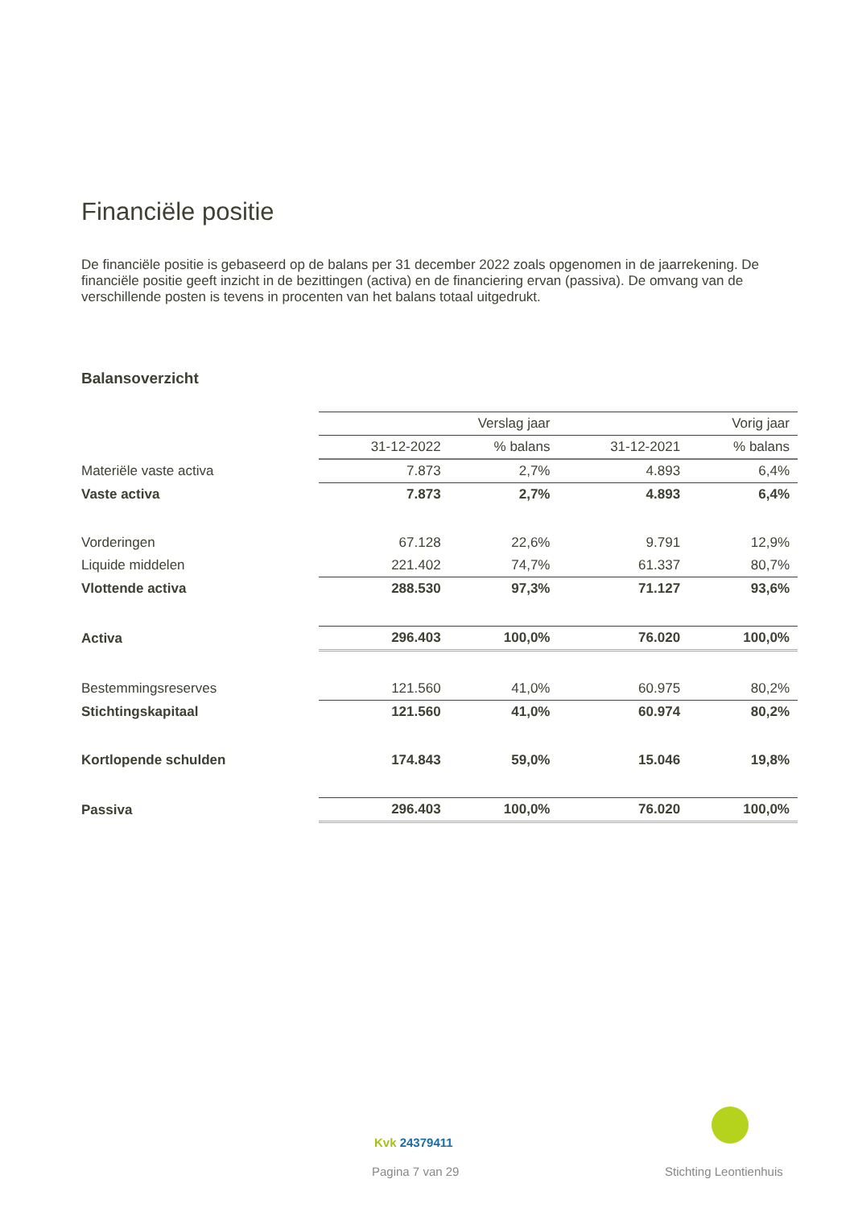Financiële positie
De financiële positie is gebaseerd op de balans per 31 december 2022 zoals opgenomen in de jaarrekening. De financiële positie geeft inzicht in de bezittingen (activa) en de financiering ervan (passiva). De omvang van de verschillende posten is tevens in procenten van het balans totaal uitgedrukt.
Balansoverzicht
| | Verslag jaar | | Vorig jaar | |
| | 31-12-2022 | % balans | 31-12-2021 | % balans |
| Materiële vaste activa | 7.873 | 2,7% | 4.893 | 6,4% |
| Vaste activa | 7.873 | 2,7% | 4.893 | 6,4% |
| Vorderingen | 67.128 | 22,6% | 9.791 | 12,9% |
| Liquide middelen | 221.402 | 74,7% | 61.337 | 80,7% |
| Vlottende activa | 288.530 | 97,3% | 71.127 | 93,6% |
| Activa | 296.403 | 100,0% | 76.020 | 100,0% |
| Bestemmingsreserves | 121.560 | 41,0% | 60.975 | 80,2% |
| Stichtingskapitaal | 121.560 | 41,0% | 60.974 | 80,2% |
| Kortlopende schulden | 174.843 | 59,0% | 15.046 | 19,8% |
| Passiva | 296.403 | 100,0% | 76.020 | 100,0% |
Kvk 24379411
Pagina 7 van 29 Stichting Leontienhuis